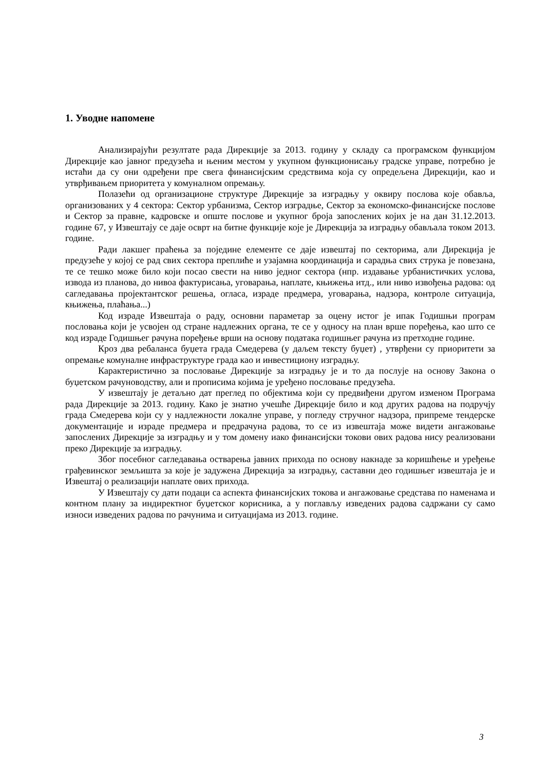1. Уводне напомене
Анализирајући резултате рада Дирекције за 2013. годину у складу са програмском функцијом Дирекције као јавног предузећа и њеним местом у укупном функционисању градске управе, потребно је истаћи да су они одређени пре свега финансијским средствима која су опредељена Дирекцији, као и утврђивањем приоритета у комуналном опремању.
Полазећи од организационе структуре Дирекције за изградњу у оквиру послова које обавља, организованих у 4 сектора: Сектор урбанизма, Сектор изградње, Сектор за економско-финансијске послове и Сектор за правне, кадровске и опште послове и укупног броја запослених којих је на дан 31.12.2013. године 67, у Извештају се даје осврт на битне функције које је Дирекција за изградњу обављала током 2013. године.
Ради лакшег праћења за поједине елементе се даје извештај по секторима, али Дирекција је предузеће у којој се рад свих сектора преплиће и узајамна координација и сарадња свих струка је повезана, те се тешко може било који посао свести на ниво једног сектора (нпр. издавање урбанистичких услова, извода из планова, до нивоа фактурисања, уговарања, наплате, књижења итд., или ниво извођења радова: од сагледавања пројектантског решења, огласа, израде предмера, уговарања, надзора, контроле ситуација, књижења, плаћања...)
Код израде Извештаја о раду, основни параметар за оцену истог је ипак Годишњи програм пословања који је усвојен од стране надлежних органа, те се у односу на план врше поређења, као што се код израде Годишњег рачуна поређење врши на основу података годишњег рачуна из претходне године.
Кроз два ребаланса буџета града Смедерева (у даљем тексту буџет) , утврђени су приоритети за опремање комуналне инфраструктуре града као и инвестициону изградњу.
Карактеристично за пословање Дирекције за изградњу је и то да послује на основу Закона о буџетском рачуноводству, али и прописима којима је уређено пословање предузећа.
У извештају је детаљно дат преглед по објектима који су предвиђени другом изменом Програма рада Дирекције за 2013. годину. Како је знатно учешће Дирекције било и код других радова на подручју града Смедерева који су у надлежности локалне управе, у погледу стручног надзора, припреме тендерске документације и израде предмера и предрачуна радова, то се из извештаја може видети ангажовање запослених Дирекције за изградњу и у том домену иако финансијски токови ових радова нису реализовани преко Дирекције за изградњу.
Због посебног сагледавања остварења јавних прихода по основу накнаде за коришћење и уређење грађевинског земљишта за које је задужена Дирекција за изградњу, саставни део годишњег извештаја је и Извештај о реализацији наплате ових прихода.
У Извештају су дати подаци са аспекта финансијских токова и ангажовање средстава по наменама и контном плану за индиректног буџетског корисника, а у поглављу изведених радова садржани су само износи изведених радова по рачунима и ситуацијама из 2013. године.
3